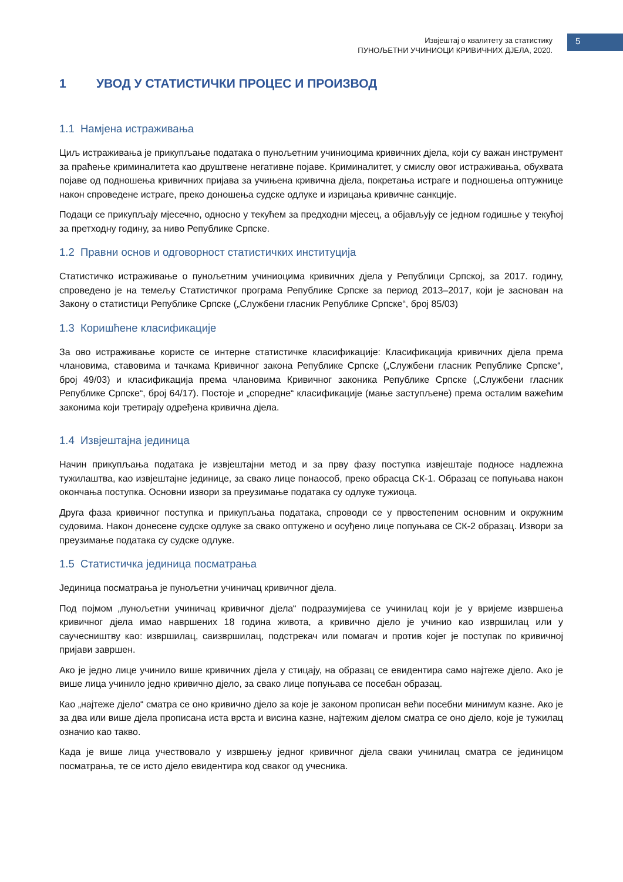Извјештај о квалитету за статистику
ПУНОЉЕТНИ УЧИНИОЦИ КРИВИЧНИХ ДЈЕЛА, 2020.
5
1 УВОД У СТАТИСТИЧКИ ПРОЦЕС И ПРОИЗВОД
1.1 Намјена истраживања
Циљ истраживања је прикупљање података о пунољетним учиниоцима кривичних дјела, који су важан инструмент за праћење криминалитета као друштвене негативне појаве. Криминалитет, у смислу овог истраживања, обухвата појаве од подношења кривичних пријава за учињена кривична дјела, покретања истраге и подношења оптужнице након спроведене истраге, преко доношења судске одлуке и изрицања кривичне санкције.
Подаци се прикупљају мјесечно, односно у текућем за предходни мјесец, а објављују се једном годишње у текућој за претходну годину, за ниво Републике Српске.
1.2 Правни основ и одговорност статистичких институција
Статистичко истраживање о пунољетним учиниоцима кривичних дјела у Републици Српској, за 2017. годину, спроведено је на темељу Статистичког програма Републике Српске за период 2013–2017, који је заснован на Закону о статистици Републике Српске („Службени гласник Републике Српске“, број 85/03)
1.3 Коришћене класификације
За ово истраживање користе се интерне статистичке класификације: Класификација кривичних дјела према члановима, ставовима и тачкама Кривичног закона Републике Српске („Службени гласник Републике Српске“, број 49/03) и класификација према члановима Кривичног законика Републике Српске („Службени гласник Републике Српске“, број 64/17). Постоје и „споредне“ класификације (мање заступљене) према осталим важећим законима који третирају одређена кривична дјела.
1.4 Извјештајна јединица
Начин прикупљања података је извјештајни метод и за прву фазу поступка извјештаје подносе надлежна тужилаштва, као извјештајне јединице, за свако лице понаособ, преко обрасца СК-1. Образац се попуњава након окончања поступка. Основни извори за преузимање података су одлуке тужиоца.
Друга фаза кривичног поступка и прикупљања података, спроводи се у првостепеним основним и окружним судовима. Након донесене судске одлуке за свако оптужено и осуђено лице попуњава се СК-2 образац. Извори за преузимање података су судске одлуке.
1.5 Статистичка јединица посматрања
Јединица посматрања је пунољетни учиничац кривичног дјела.
Под појмом „пунољетни учиничац кривичног дјела“ подразумијева се учинилац који је у вријеме извршења кривичног дјела имао навршених 18 година живота, а кривично дјело је учинио као извршилац или у саучесништву као: извршилац, саизвршилац, подстрекач или помагач и против којег је поступак по кривичној пријави завршен.
Ако је једно лице учинило више кривичних дјела у стицају, на образац се евидентира само најтеже дјело. Ако је више лица учинило једно кривично дјело, за свако лице попуњава се посебан образац.
Као „најтеже дјело“ сматра се оно кривично дјело за које је законом прописан већи посебни минимум казне. Ако је за два или више дјела прописана иста врста и висина казне, најтежим дјелом сматра се оно дјело, које је тужилац означио као такво.
Када је више лица учествовало у извршењу једног кривичног дјела сваки учинилац сматра се јединицом посматрања, те се исто дјело евидентира код сваког од учесника.